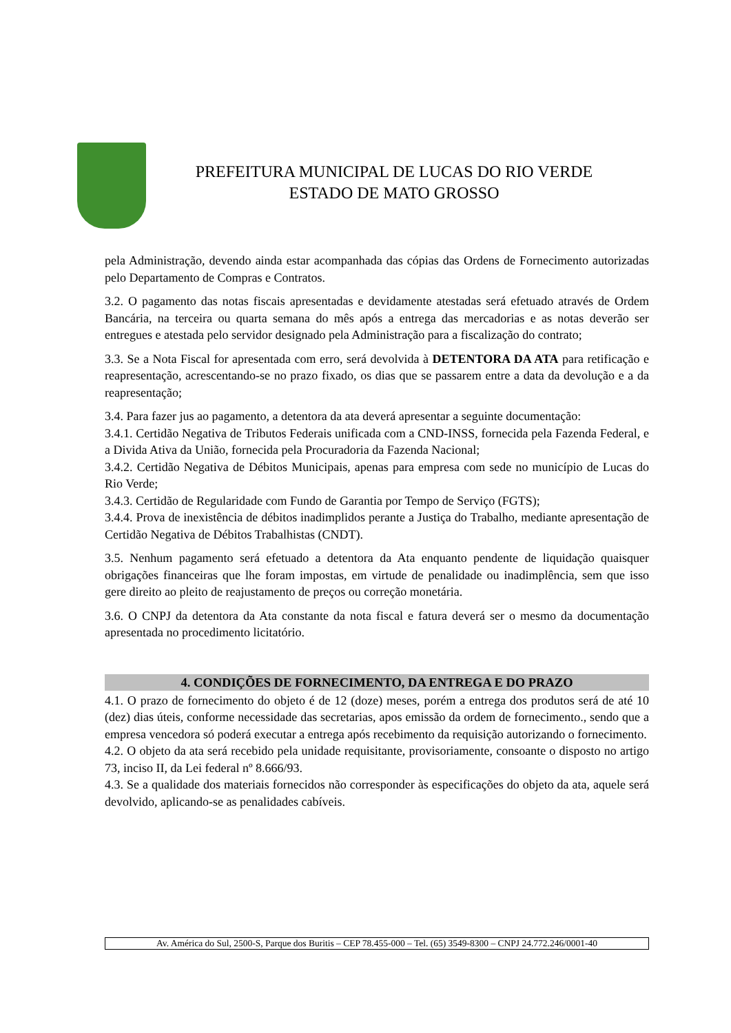PREFEITURA MUNICIPAL DE LUCAS DO RIO VERDE
ESTADO DE MATO GROSSO
pela Administração, devendo ainda estar acompanhada das cópias das Ordens de Fornecimento autorizadas pelo Departamento de Compras e Contratos.
3.2. O pagamento das notas fiscais apresentadas e devidamente atestadas será efetuado através de Ordem Bancária, na terceira ou quarta semana do mês após a entrega das mercadorias e as notas deverão ser entregues e atestada pelo servidor designado pela Administração para a fiscalização do contrato;
3.3. Se a Nota Fiscal for apresentada com erro, será devolvida à DETENTORA DA ATA para retificação e reapresentação, acrescentando-se no prazo fixado, os dias que se passarem entre a data da devolução e a da reapresentação;
3.4. Para fazer jus ao pagamento, a detentora da ata deverá apresentar a seguinte documentação:
3.4.1. Certidão Negativa de Tributos Federais unificada com a CND-INSS, fornecida pela Fazenda Federal, e a Divida Ativa da União, fornecida pela Procuradoria da Fazenda Nacional;
3.4.2. Certidão Negativa de Débitos Municipais, apenas para empresa com sede no município de Lucas do Rio Verde;
3.4.3. Certidão de Regularidade com Fundo de Garantia por Tempo de Serviço (FGTS);
3.4.4. Prova de inexistência de débitos inadimplidos perante a Justiça do Trabalho, mediante apresentação de Certidão Negativa de Débitos Trabalhistas (CNDT).
3.5. Nenhum pagamento será efetuado a detentora da Ata enquanto pendente de liquidação quaisquer obrigações financeiras que lhe foram impostas, em virtude de penalidade ou inadimplência, sem que isso gere direito ao pleito de reajustamento de preços ou correção monetária.
3.6. O CNPJ da detentora da Ata constante da nota fiscal e fatura deverá ser o mesmo da documentação apresentada no procedimento licitatório.
4. CONDIÇÕES DE FORNECIMENTO, DA ENTREGA E DO PRAZO
4.1. O prazo de fornecimento do objeto é de 12 (doze) meses, porém a entrega dos produtos será de até 10 (dez) dias úteis, conforme necessidade das secretarias, apos emissão da ordem de fornecimento., sendo que a empresa vencedora só poderá executar a entrega após recebimento da requisição autorizando o fornecimento.
4.2. O objeto da ata será recebido pela unidade requisitante, provisoriamente, consoante o disposto no artigo 73, inciso II, da Lei federal nº 8.666/93.
4.3. Se a qualidade dos materiais fornecidos não corresponder às especificações do objeto da ata, aquele será devolvido, aplicando-se as penalidades cabíveis.
Av. América do Sul, 2500-S, Parque dos Buritis – CEP 78.455-000 – Tel. (65) 3549-8300 – CNPJ 24.772.246/0001-40